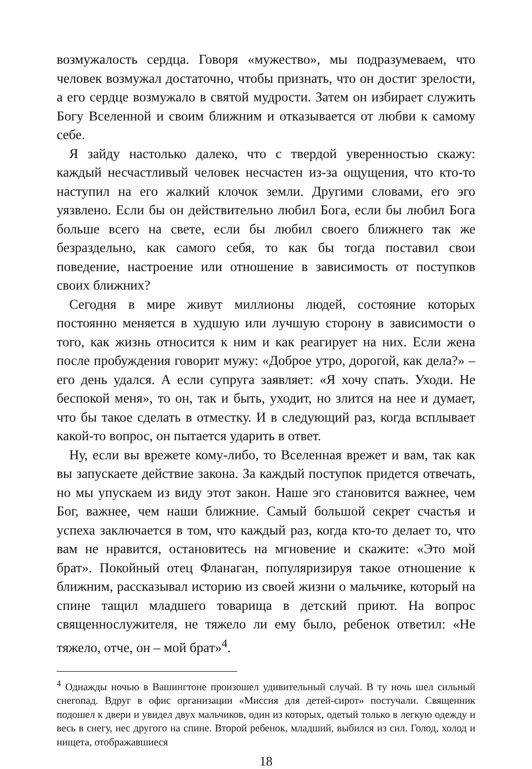возмужалость сердца. Говоря «мужество», мы подразумеваем, что человек возмужал достаточно, чтобы признать, что он достиг зрелости, а его сердце возмужало в святой мудрости. Затем он избирает служить Богу Вселенной и своим ближним и отказывается от любви к самому себе.
Я зайду настолько далеко, что с твердой уверенностью скажу: каждый несчастливый человек несчастен из-за ощущения, что кто-то наступил на его жалкий клочок земли. Другими словами, его эго уязвлено. Если бы он действительно любил Бога, если бы любил Бога больше всего на свете, если бы любил своего ближнего так же безраздельно, как самого себя, то как бы тогда поставил свои поведение, настроение или отношение в зависимость от поступков своих ближних?
Сегодня в мире живут миллионы людей, состояние которых постоянно меняется в худшую или лучшую сторону в зависимости о того, как жизнь относится к ним и как реагирует на них. Если жена после пробуждения говорит мужу: «Доброе утро, дорогой, как дела?» – его день удался. А если супруга заявляет: «Я хочу спать. Уходи. Не беспокой меня», то он, так и быть, уходит, но злится на нее и думает, что бы такое сделать в отместку. И в следующий раз, когда всплывает какой-то вопрос, он пытается ударить в ответ.
Ну, если вы врежете кому-либо, то Вселенная врежет и вам, так как вы запускаете действие закона. За каждый поступок придется отвечать, но мы упускаем из виду этот закон. Наше эго становится важнее, чем Бог, важнее, чем наши ближние. Самый большой секрет счастья и успеха заключается в том, что каждый раз, когда кто-то делает то, что вам не нравится, остановитесь на мгновение и скажите: «Это мой брат». Покойный отец Фланаган, популяризируя такое отношение к ближним, рассказывал историю из своей жизни о мальчике, который на спине тащил младшего товарища в детский приют. На вопрос священнослужителя, не тяжело ли ему было, ребенок ответил: «Не тяжело, отче, он – мой брат»<sup>4</sup>.
<sup>4</sup> Однажды ночью в Вашингтоне произошел удивительный случай. В ту ночь шел сильный снегопад. Вдруг в офис организации «Миссия для детей-сирот» постучали. Священник подошел к двери и увидел двух мальчиков, один из которых, одетый только в легкую одежду и весь в снегу, нес другого на спине. Второй ребенок, младший, выбился из сил. Голод, холод и нищета, отображавшиеся
18